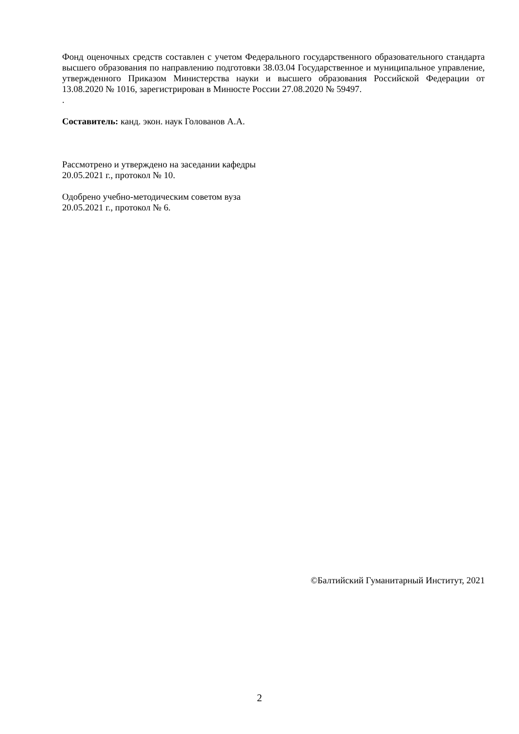Фонд оценочных средств составлен с учетом Федерального государственного образовательного стандарта высшего образования по направлению подготовки 38.03.04 Государственное и муниципальное управление, утвержденного Приказом Министерства науки и высшего образования Российской Федерации от 13.08.2020 № 1016, зарегистрирован в Минюсте России 27.08.2020 № 59497.
.
Составитель: канд. экон. наук Голованов А.А.
Рассмотрено и утверждено на заседании кафедры
20.05.2021 г., протокол № 10.
Одобрено учебно-методическим советом вуза
20.05.2021 г., протокол № 6.
©Балтийский Гуманитарный Институт, 2021
2